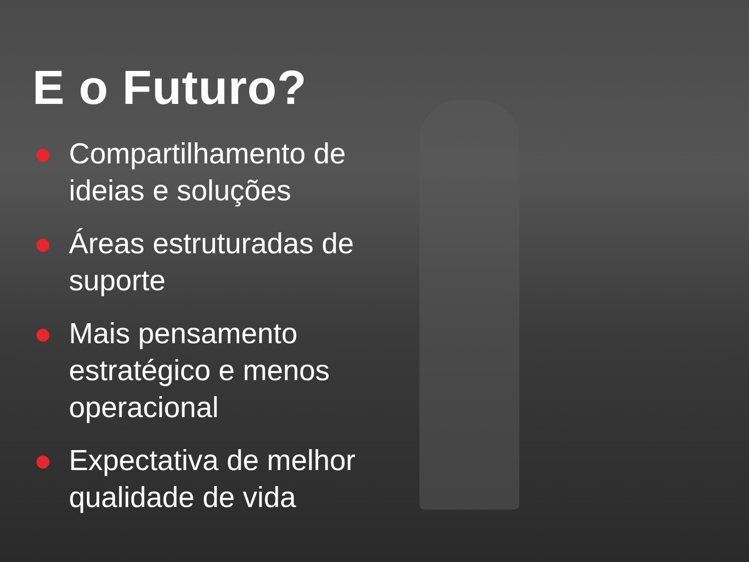E o Futuro?
Compartilhamento de ideias e soluções
Áreas estruturadas de suporte
Mais pensamento estratégico e menos operacional
Expectativa de melhor qualidade de vida